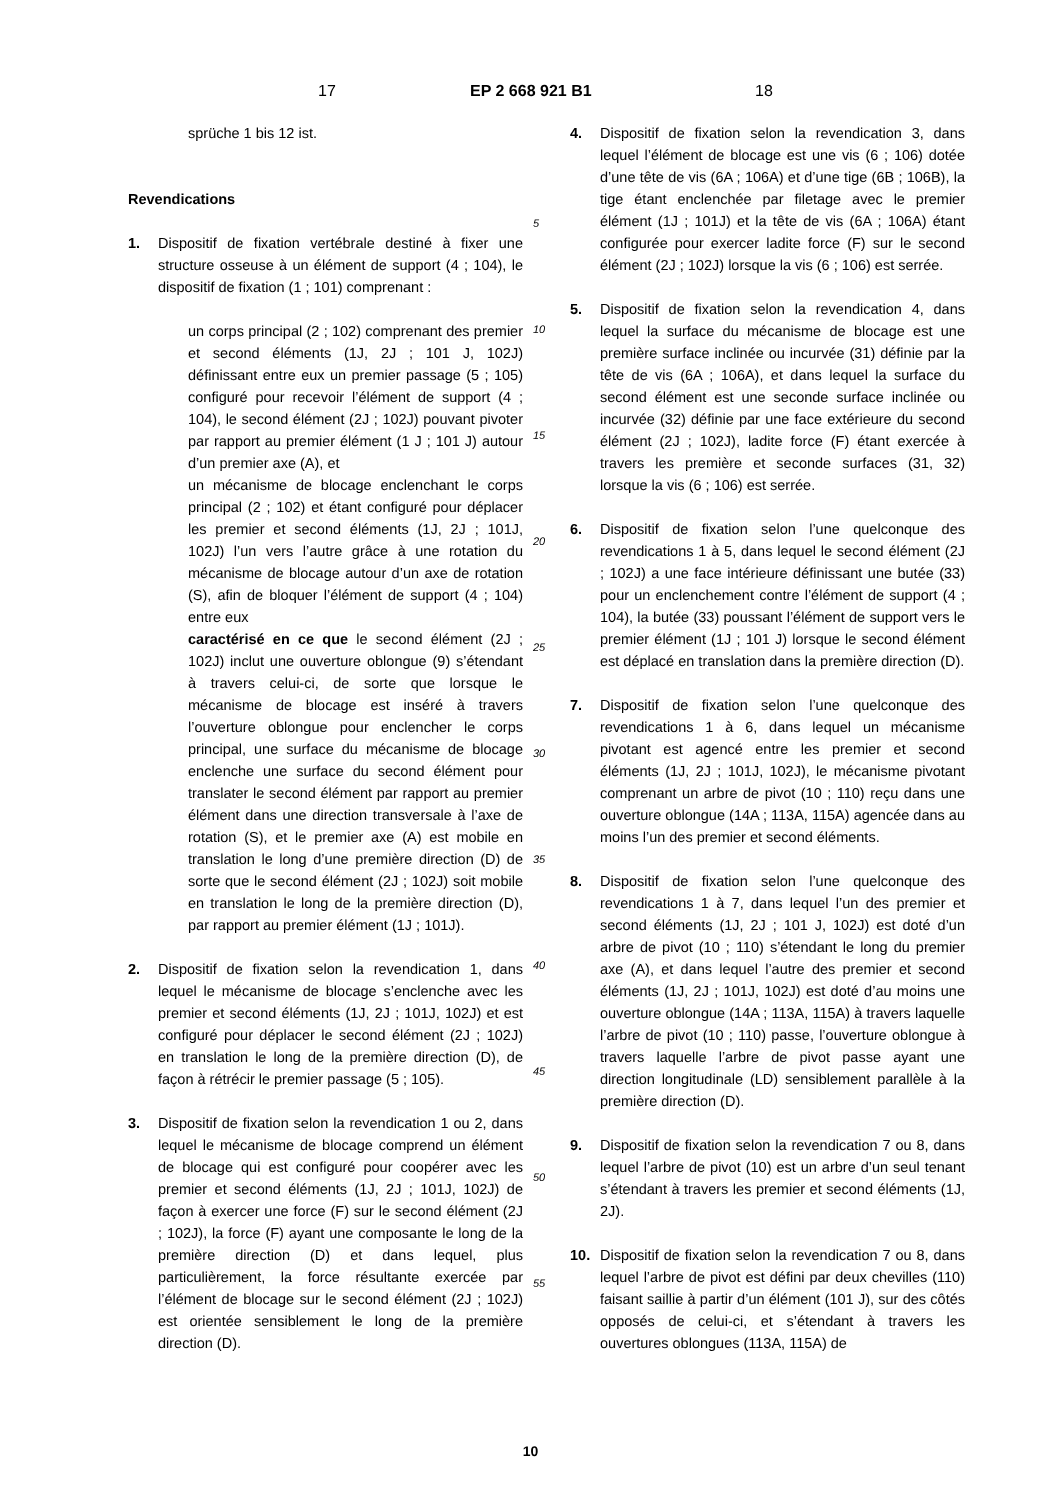17 EP 2 668 921 B1 18
sprüche 1 bis 12 ist.
Revendications
1. Dispositif de fixation vertébrale destiné à fixer une structure osseuse à un élément de support (4 ; 104), le dispositif de fixation (1 ; 101) comprenant :
un corps principal (2 ; 102) comprenant des premier et second éléments (1J, 2J ; 101 J, 102J) définissant entre eux un premier passage (5 ; 105) configuré pour recevoir l’élément de support (4 ; 104), le second élément (2J ; 102J) pouvant pivoter par rapport au premier élément (1 J ; 101 J) autour d’un premier axe (A), et
un mécanisme de blocage enclenchant le corps principal (2 ; 102) et étant configuré pour déplacer les premier et second éléments (1J, 2J ; 101J, 102J) l’un vers l’autre grâce à une rotation du mécanisme de blocage autour d’un axe de rotation (S), afin de bloquer l’élément de support (4 ; 104) entre eux
caractérisé en ce que le second élément (2J ; 102J) inclut une ouverture oblongue (9) s’étendant à travers celui-ci, de sorte que lorsque le mécanisme de blocage est inséré à travers l’ouverture oblongue pour enclencher le corps principal, une surface du mécanisme de blocage enclenche une surface du second élément pour translater le second élément par rapport au premier élément dans une direction transversale à l’axe de rotation (S), et le premier axe (A) est mobile en translation le long d’une première direction (D) de sorte que le second élément (2J ; 102J) soit mobile en translation le long de la première direction (D), par rapport au premier élément (1J ; 101J).
2. Dispositif de fixation selon la revendication 1, dans lequel le mécanisme de blocage s’enclenche avec les premier et second éléments (1J, 2J ; 101J, 102J) et est configuré pour déplacer le second élément (2J ; 102J) en translation le long de la première direction (D), de façon à rétrécir le premier passage (5 ; 105).
3. Dispositif de fixation selon la revendication 1 ou 2, dans lequel le mécanisme de blocage comprend un élément de blocage qui est configuré pour coopérer avec les premier et second éléments (1J, 2J ; 101J, 102J) de façon à exercer une force (F) sur le second élément (2J ; 102J), la force (F) ayant une composante le long de la première direction (D) et dans lequel, plus particulièrement, la force résultante exercée par l’élément de blocage sur le second élément (2J ; 102J) est orientée sensiblement le long de la première direction (D).
5
10
15
20
25
30
35
40
45
50
55
4. Dispositif de fixation selon la revendication 3, dans lequel l’élément de blocage est une vis (6 ; 106) dotée d’une tête de vis (6A ; 106A) et d’une tige (6B ; 106B), la tige étant enclenchée par filetage avec le premier élément (1J ; 101J) et la tête de vis (6A ; 106A) étant configurée pour exercer ladite force (F) sur le second élément (2J ; 102J) lorsque la vis (6 ; 106) est serrée.
5. Dispositif de fixation selon la revendication 4, dans lequel la surface du mécanisme de blocage est une première surface inclinée ou incurvée (31) définie par la tête de vis (6A ; 106A), et dans lequel la surface du second élément est une seconde surface inclinée ou incurvée (32) définie par une face extérieure du second élément (2J ; 102J), ladite force (F) étant exercée à travers les première et seconde surfaces (31, 32) lorsque la vis (6 ; 106) est serrée.
6. Dispositif de fixation selon l’une quelconque des revendications 1 à 5, dans lequel le second élément (2J ; 102J) a une face intérieure définissant une butée (33) pour un enclenchement contre l’élément de support (4 ; 104), la butée (33) poussant l’élément de support vers le premier élément (1J ; 101 J) lorsque le second élément est déplacé en translation dans la première direction (D).
7. Dispositif de fixation selon l’une quelconque des revendications 1 à 6, dans lequel un mécanisme pivotant est agencé entre les premier et second éléments (1J, 2J ; 101J, 102J), le mécanisme pivotant comprenant un arbre de pivot (10 ; 110) reçu dans une ouverture oblongue (14A ; 113A, 115A) agencée dans au moins l’un des premier et second éléments.
8. Dispositif de fixation selon l’une quelconque des revendications 1 à 7, dans lequel l’un des premier et second éléments (1J, 2J ; 101 J, 102J) est doté d’un arbre de pivot (10 ; 110) s’étendant le long du premier axe (A), et dans lequel l’autre des premier et second éléments (1J, 2J ; 101J, 102J) est doté d’au moins une ouverture oblongue (14A ; 113A, 115A) à travers laquelle l’arbre de pivot (10 ; 110) passe, l’ouverture oblongue à travers laquelle l’arbre de pivot passe ayant une direction longitudinale (LD) sensiblement parallèle à la première direction (D).
9. Dispositif de fixation selon la revendication 7 ou 8, dans lequel l’arbre de pivot (10) est un arbre d’un seul tenant s’étendant à travers les premier et second éléments (1J, 2J).
10. Dispositif de fixation selon la revendication 7 ou 8, dans lequel l’arbre de pivot est défini par deux chevilles (110) faisant saillie à partir d’un élément (101 J), sur des côtés opposés de celui-ci, et s’étendant à travers les ouvertures oblongues (113A, 115A) de
10